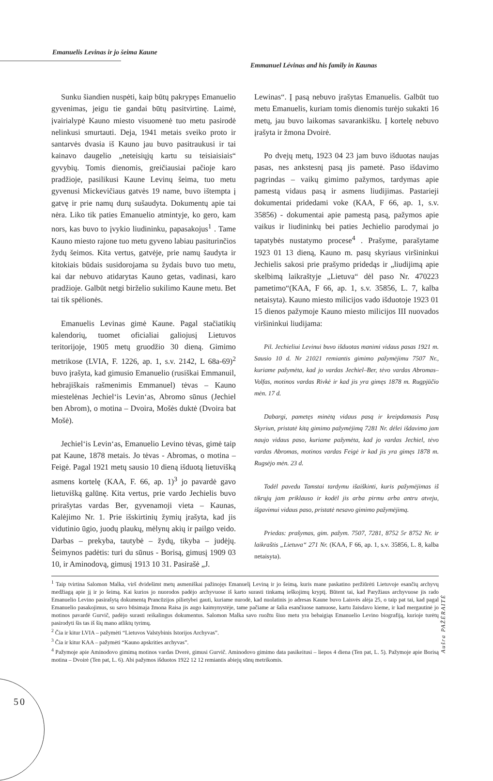Emanuelis Levinas ir jo šeima Kaune
Emmanuel Lévinas and his family in Kaunas
Sunku šiandien nuspėti, kaip būtų pakrypęs Emanuelio gyvenimas, jeigu tie gandai būtų pasitvirtinę. Laimė, įvairialypė Kauno miesto visuomenė tuo metu pasirodė nelinkusi smurtauti. Deja, 1941 metais sveiko proto ir santarvės dvasia iš Kauno jau buvo pasitraukusi ir tai kainavo daugelio „neteisiųjų kartu su teisiaisiais“ gyvybių. Tomis dienomis, greičiausiai pačioje karo pradžioje, pasilikusi Kaune Levinų šeima, tuo metu gyvenusi Mickevičiaus gatvės 19 name, buvo ištempta į gatvę ir prie namų durų sušaudyta. Dokumentų apie tai nėra. Liko tik paties Emanuelio atmintyje, ko gero, kam nors, kas buvo to įvykio liudininku, papasakojus<sup>1</sup> . Tame Kauno miesto rajone tuo metu gyveno labiau pasiturinčios žydų šeimos. Kita vertus, gatvėje, prie namų šaudyta ir kitokiais būdais susidorojama su žydais buvo tuo metu, kai dar nebuvo atidarytas Kauno getas, vadinasi, karo pradžioje. Galbūt netgi birželio sukilimo Kaune metu. Bet tai tik spėlionės.
Emanuelis Levinas gimė Kaune. Pagal stačiatikių kalendorių, tuomet oficialiai galiojusį Lietuvos teritorijoje, 1905 metų gruodžio 30 dieną. Gimimo metrikose (LVIA, F. 1226, ap. 1, s.v. 2142, L 68a-69)<sup>2</sup> buvo įrašyta, kad gimusio Emanuelio (rusiškai Emmanuil, hebrajiškais rašmenimis Emmanuel) tėvas – Kauno miestelėnas Jechiel‘is Levin‘as, Abromo sūnus (Jechiel ben Abrom), o motina – Dvoira, Mošės duktė (Dvoira bat Mošė).
Jechiel‘is Levin‘as, Emanuelio Levino tėvas, gimė taip pat Kaune, 1878 metais. Jo tėvas - Abromas, o motina – Feigė. Pagal 1921 metų sausio 10 dieną išduotą lietuvišką asmens kortelę (KAA, F. 66, ap. 1)<sup>3</sup> jo pavardė gavo lietuvišką galūnę. Kita vertus, prie vardo Jechielis buvo prirašytas vardas Ber, gyvenamoji vieta – Kaunas, Kalėjimo Nr. 1. Prie išskirtinių žymių įrašyta, kad jis vidutinio ūgio, juodų plaukų, mėlynų akių ir pailgo veido. Darbas – prekyba, tautybė – žydų, tikyba – judėjų. Šeimynos padėtis: turi du sūnus - Borisą, gimusį 1909 03 10, ir Aminodovą, gimusį 1913 10 31. Pasirašė „J.
Lewinas“. Į pasą nebuvo įrašytas Emanuelis. Galbūt tuo metu Emanuelis, kuriam tomis dienomis turėjo sukakti 16 metų, jau buvo laikomas savarankišku. Į kortelę nebuvo įrašyta ir žmona Dvoirė.
Po dvejų metų, 1923 04 23 jam buvo išduotas naujas pasas, nes ankstesnį pasą jis pametė. Paso išdavimo pagrindas – vaikų gimimo pažymos, tardymas apie pamestą vidaus pasą ir asmens liudijimas. Pastarieji dokumentai pridedami voke (KAA, F 66, ap. 1, s.v. 35856) - dokumentai apie pamestą pasą, pažymos apie vaikus ir liudininkų bei paties Jechielio parodymai jo tapatybės nustatymo procese<sup>4</sup> . Prašyme, parašytame 1923 01 13 dieną, Kauno m. pasų skyriaus viršininkui Jechielis sakosi prie prašymo pridedąs ir „liudijimą apie skelbimą laikraštyje „Lietuva“ dėl paso Nr. 470223 pametimo“(KAA, F 66, ap. 1, s.v. 35856, L. 7, kalba netaisyta). Kauno miesto milicijos vado išduotoje 1923 01 15 dienos pažymoje Kauno miesto milicijos III nuovados viršininkui liudijama:
Pil. Jechieliui Levinui buvo išduotas manimi vidaus pasas 1921 m. Sausio 10 d. Nr 21021 remiantis gimimo pažymėjimu 7507 Nr., kuriame pažymėta, kad jo vardas Jechiel–Ber, tėvo vardas Abromas–Volfas, motinos vardas Rivkė ir kad jis yra gimęs 1878 m. Rugpjūčio mėn. 17 d.
Dabargi, pametęs minėtą vidaus pasą ir kreipdamasis Pasų Skyriun, pristatė kitą gimimo pažymėjimą 7281 Nr. dėlei išdavimo jam naujo vidaus paso, kuriame pažymėta, kad jo vardas Jechiel, tėvo vardas Abromas, motinos vardas Feigė ir kad jis yra gimęs 1878 m. Rugsėjo mėn. 23 d.
Todėl pavedu Tamstai tardymu išaiškinti, kuris pažymėjimas iš tikrųjų jam priklauso ir kodėl jis arba pirmu arba antru atveju, išgavimui vidaus paso, pristatė nesavo gimimo pažymėjimą.
Priedas: prašymas, gim. pažym. 7507, 7281, 8752 5r 8752 Nr. ir laikraštis „Lietuva“ 271 Nr. (KAA, F 66, ap. 1, s.v. 35856, L. 8, kalba netaisyta).
<sup>1</sup> Taip tvirtina Salomon Malka, virš dvidešimt metų asmeniškai pažinojęs Emanuelį Leviną ir jo šeimą, kuris mane paskatino peržiūrėti Lietuvoje esančių archyvų medžiagą apie jį ir jo šeimą. Kai kurios jo nuorodos padėjo archyvuose iš karto surasti tinkamą ieškojimų kryptį. Būtent tai, kad Paryžiaus archyvuose jis rado Emanuelio Levino pasirašytą dokumentą Prancūzijos pilietybei gauti, kuriame nurodė, kad nuolatinis jo adresas Kaune buvo Laisvės alėja 25, o taip pat tai, kad pagal Emanuelio pasakojimus, su savo būsimaja žmona Raisa jis augo kaimynystėje, tame pačiame ar šalia esančiuose namuose, kartu žaisdavo kieme, ir kad mergautinė jo motinos pavardė Gurvič, padėjo surasti reikalingus dokumentus. Salomon Malka savo ruožtu šiuo metu yra bebaigiąs Emanuelio Levino biografiją, kurioje turėtų pasirodyti šis tas iš šių mano atliktų tyrimų.
<sup>2</sup> Čia ir kitur LVIA – pažymėti “Lietuvos Valstybinis Istorijos Archyvas”.
<sup>3</sup> Čia ir kitur KAA – pažymėti “Kauno apskrities archyvas”.
<sup>4</sup> Pažymoje apie Aminodovo gimimą motinos vardas Dverė, gimusi Gurvič. Aminodovo gimimo data pasikeitusi – liepos 4 diena (Ten pat, L. 5). Pažymoje apie Borisą motina – Dvoirė (Ten pat, L. 6). Abi pažymos išduotos 1922 12 12 remiantis abiejų sūnų metrikomis.
Aušra PAŽĖRAITĖ
50